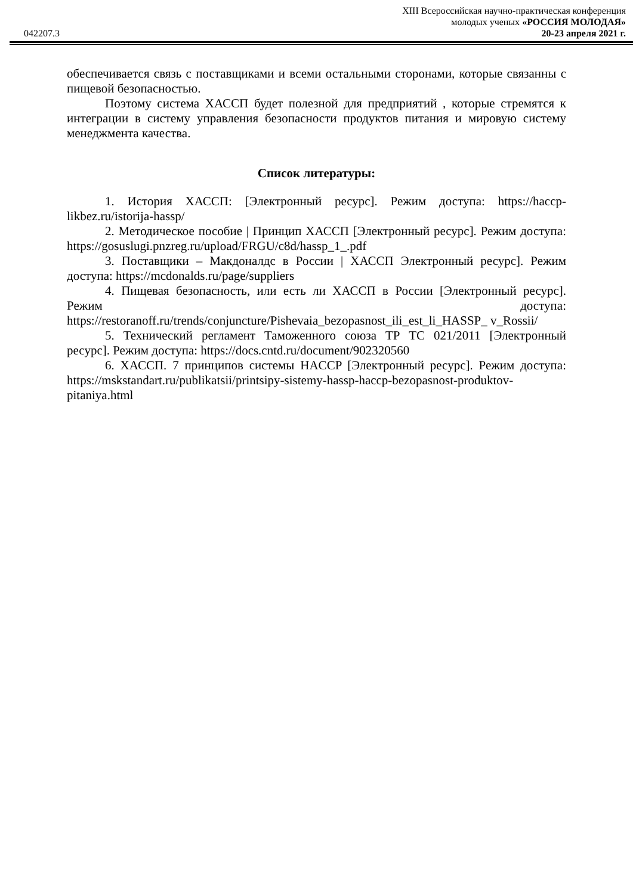XIII Всероссийская научно-практическая конференция
042207.3 молодых ученых «РОССИЯ МОЛОДАЯ»
20-23 апреля 2021 г.
обеспечивается связь с поставщиками и всеми остальными сторонами, которые связанны с пищевой безопасностью.
Поэтому система ХАССП будет полезной для предприятий , которые стремятся к интеграции в систему управления безопасности продуктов питания и мировую систему менеджмента качества.
Список литературы:
1. История ХАССП: [Электронный ресурс]. Режим доступа: https://haccp-likbez.ru/istorija-hassp/
2. Методическое пособие | Принцип ХАССП [Электронный ресурс]. Режим доступа: https://gosuslugi.pnzreg.ru/upload/FRGU/c8d/hassp_1_.pdf
3. Поставщики – Макдоналдс в России | ХАССП Электронный ресурс]. Режим доступа: https://mcdonalds.ru/page/suppliers
4. Пищевая безопасность, или есть ли ХАССП в России [Электронный ресурс]. Режим доступа: https://restoranoff.ru/trends/conjuncture/Pishevaia_bezopasnost_ili_est_li_HASSP_ v_Rossii/
5. Технический регламент Таможенного союза ТР ТС 021/2011 [Электронный ресурс]. Режим доступа: https://docs.cntd.ru/document/902320560
6. ХАССП. 7 принципов системы HACCP [Электронный ресурс]. Режим доступа: https://mskstandart.ru/publikatsii/printsipy-sistemy-hassp-haccp-bezopasnost-produktov-pitaniya.html